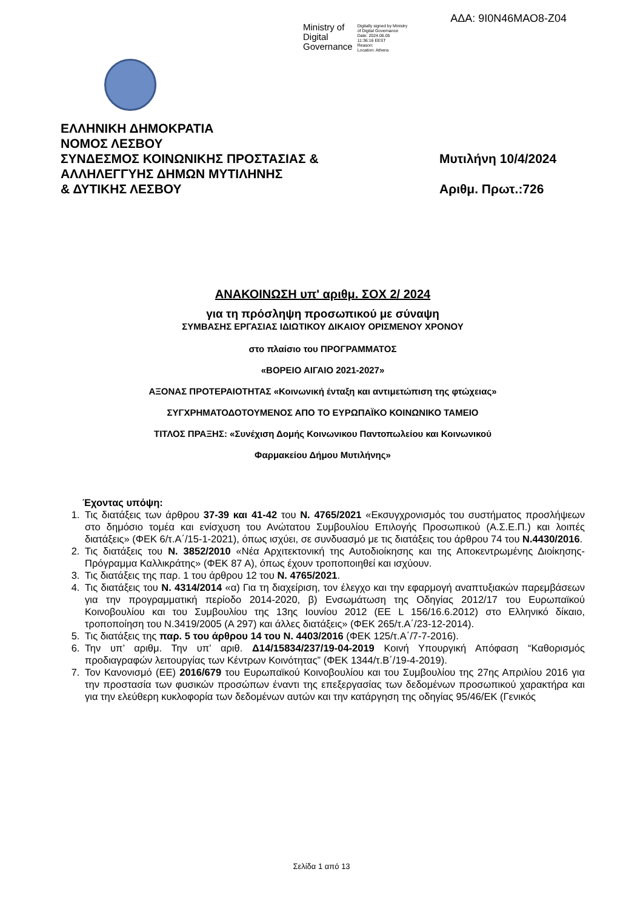ΑΔΑ: 9Ι0Ν46ΜΑΟ8-Ζ04
Ministry of
Digital
Governance
Digitally signed by Ministry
of Digital Governance
Date: 2024.06.05
11:36:16 EEST
Reason:
Location: Athens
ΕΛΛΗΝΙΚΗ ΔΗΜΟΚΡΑΤΙΑ
ΝΟΜΟΣ ΛΕΣΒΟΥ
ΣΥΝΔΕΣΜΟΣ ΚΟΙΝΩΝΙΚΗΣ ΠΡΟΣΤΑΣΙΑΣ &
ΑΛΛΗΛΕΓΓΥΗΣ ΔΗΜΩΝ ΜΥΤΙΛΗΝΗΣ
& ΔΥΤΙΚΗΣ ΛΕΣΒΟΥ
Μυτιλήνη 10/4/2024
Αριθμ. Πρωτ.:726
ΑΝΑΚΟΙΝΩΣΗ υπ' αριθμ. ΣΟΧ 2/ 2024
για τη πρόσληψη προσωπικού με σύναψη
ΣΥΜΒΑΣΗΣ ΕΡΓΑΣΙΑΣ ΙΔΙΩΤΙΚΟΥ ΔΙΚΑΙΟΥ ΟΡΙΣΜΕΝΟΥ ΧΡΟΝΟΥ
στο πλαίσιο του ΠΡΟΓΡΑΜΜΑΤΟΣ
«ΒΟΡΕΙΟ ΑΙΓΑΙΟ 2021-2027»
ΑΞΟΝΑΣ ΠΡΟΤΕΡΑΙΟΤΗΤΑΣ «Κοινωνική ένταξη και αντιμετώπιση της φτώχειας»
ΣΥΓΧΡΗΜΑΤΟΔΟΤΟΥΜΕΝΟΣ ΑΠΟ ΤΟ ΕΥΡΩΠΑΪΚΟ ΚΟΙΝΩΝΙΚΟ ΤΑΜΕΙΟ
ΤΙΤΛΟΣ ΠΡΑΞΗΣ: «Συνέχιση Δομής Κοινωνικου Παντοπωλείου και Κοινωνικού
Φαρμακείου Δήμου Μυτιλήνης»
Έχοντας υπόψη:
1. Τις διατάξεις των άρθρου 37-39 και 41-42 του Ν. 4765/2021 «Εκσυγχρονισμός του συστήματος προσλήψεων στο δημόσιο τομέα και ενίσχυση του Ανώτατου Συμβουλίου Επιλογής Προσωπικού (Α.Σ.Ε.Π.) και λοιπές διατάξεις» (ΦΕΚ 6/τ.Α΄/15-1-2021), όπως ισχύει, σε συνδυασμό με τις διατάξεις του άρθρου 74 του Ν.4430/2016.
2. Τις διατάξεις του Ν. 3852/2010 «Νέα Αρχιτεκτονική της Αυτοδιοίκησης και της Αποκεντρωμένης Διοίκησης- Πρόγραμμα Καλλικράτης» (ΦΕΚ 87 Α), όπως έχουν τροποποιηθεί και ισχύουν.
3. Τις διατάξεις της παρ. 1 του άρθρου 12 του Ν. 4765/2021.
4. Τις διατάξεις του Ν. 4314/2014 «α) Για τη διαχείριση, τον έλεγχο και την εφαρμογή αναπτυξιακών παρεμβάσεων για την προγραμματική περίοδο 2014-2020, β) Ενσωμάτωση της Οδηγίας 2012/17 του Ευρωπαϊκού Κοινοβουλίου και του Συμβουλίου της 13ης Ιουνίου 2012 (ΕΕ L 156/16.6.2012) στο Ελληνικό δίκαιο, τροποποίηση του Ν.3419/2005 (Α 297) και άλλες διατάξεις» (ΦΕΚ 265/τ.Α΄/23-12-2014).
5. Τις διατάξεις της παρ. 5 του άρθρου 14 του Ν. 4403/2016 (ΦΕΚ 125/τ.Α΄/7-7-2016).
6. Την υπ’ αριθμ. Την υπ’ αριθ. Δ14/15834/237/19-04-2019 Κοινή Υπουργική Απόφαση “Καθορισμός προδιαγραφών λειτουργίας των Κέντρων Κοινότητας” (ΦΕΚ 1344/τ.Β΄/19-4-2019).
7. Τον Κανονισμό (ΕΕ) 2016/679 του Ευρωπαϊκού Κοινοβουλίου και του Συμβουλίου της 27ης Απριλίου 2016 για την προστασία των φυσικών προσώπων έναντι της επεξεργασίας των δεδομένων προσωπικού χαρακτήρα και για την ελεύθερη κυκλοφορία των δεδομένων αυτών και την κατάργηση της οδηγίας 95/46/ΕΚ (Γενικός
Σελίδα 1 από 13